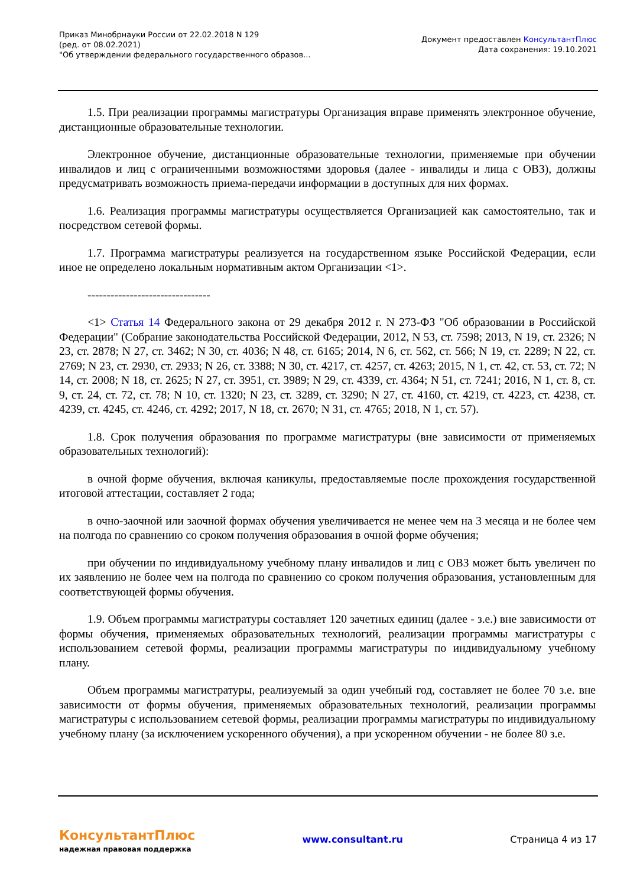Приказ Минобрнауки России от 22.02.2018 N 129
(ред. от 08.02.2021)
"Об утверждении федерального государственного образов...
Документ предоставлен КонсультантПлюс
Дата сохранения: 19.10.2021
1.5. При реализации программы магистратуры Организация вправе применять электронное обучение, дистанционные образовательные технологии.
Электронное обучение, дистанционные образовательные технологии, применяемые при обучении инвалидов и лиц с ограниченными возможностями здоровья (далее - инвалиды и лица с ОВЗ), должны предусматривать возможность приема-передачи информации в доступных для них формах.
1.6. Реализация программы магистратуры осуществляется Организацией как самостоятельно, так и посредством сетевой формы.
1.7. Программа магистратуры реализуется на государственном языке Российской Федерации, если иное не определено локальным нормативным актом Организации <1>.
--------------------------------
<1> Статья 14 Федерального закона от 29 декабря 2012 г. N 273-ФЗ "Об образовании в Российской Федерации" (Собрание законодательства Российской Федерации, 2012, N 53, ст. 7598; 2013, N 19, ст. 2326; N 23, ст. 2878; N 27, ст. 3462; N 30, ст. 4036; N 48, ст. 6165; 2014, N 6, ст. 562, ст. 566; N 19, ст. 2289; N 22, ст. 2769; N 23, ст. 2930, ст. 2933; N 26, ст. 3388; N 30, ст. 4217, ст. 4257, ст. 4263; 2015, N 1, ст. 42, ст. 53, ст. 72; N 14, ст. 2008; N 18, ст. 2625; N 27, ст. 3951, ст. 3989; N 29, ст. 4339, ст. 4364; N 51, ст. 7241; 2016, N 1, ст. 8, ст. 9, ст. 24, ст. 72, ст. 78; N 10, ст. 1320; N 23, ст. 3289, ст. 3290; N 27, ст. 4160, ст. 4219, ст. 4223, ст. 4238, ст. 4239, ст. 4245, ст. 4246, ст. 4292; 2017, N 18, ст. 2670; N 31, ст. 4765; 2018, N 1, ст. 57).
1.8. Срок получения образования по программе магистратуры (вне зависимости от применяемых образовательных технологий):
в очной форме обучения, включая каникулы, предоставляемые после прохождения государственной итоговой аттестации, составляет 2 года;
в очно-заочной или заочной формах обучения увеличивается не менее чем на 3 месяца и не более чем на полгода по сравнению со сроком получения образования в очной форме обучения;
при обучении по индивидуальному учебному плану инвалидов и лиц с ОВЗ может быть увеличен по их заявлению не более чем на полгода по сравнению со сроком получения образования, установленным для соответствующей формы обучения.
1.9. Объем программы магистратуры составляет 120 зачетных единиц (далее - з.е.) вне зависимости от формы обучения, применяемых образовательных технологий, реализации программы магистратуры с использованием сетевой формы, реализации программы магистратуры по индивидуальному учебному плану.
Объем программы магистратуры, реализуемый за один учебный год, составляет не более 70 з.е. вне зависимости от формы обучения, применяемых образовательных технологий, реализации программы магистратуры с использованием сетевой формы, реализации программы магистратуры по индивидуальному учебному плану (за исключением ускоренного обучения), а при ускоренном обучении - не более 80 з.е.
КонсультантПлюс
надежная правовая поддержка
www.consultant.ru Страница 4 из 17